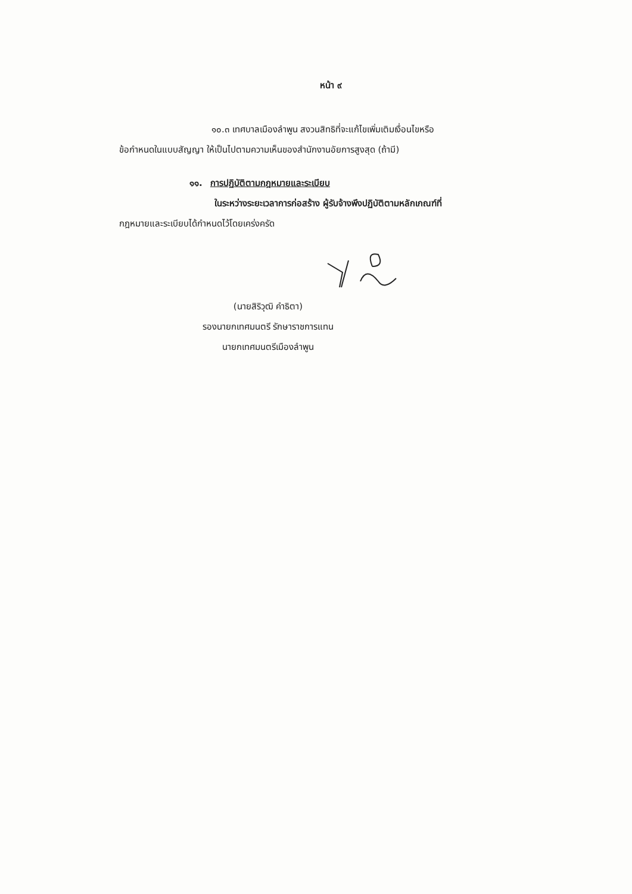หน้า ๙
๑๐.๓ เทศบาลเมืองลำพูน สงวนสิทธิที่จะแก้ไขเพิ่มเติมเงื่อนไขหรือ
ข้อกำหนดในแบบสัญญา ให้เป็นไปตามความเห็นของสำนักงานอัยการสูงสุด (ถ้ามี)
๑๑. การปฏิบัติตามกฎหมายและระเบียบ
ในระหว่างระยะเวลาการก่อสร้าง ผู้รับจ้างพึงปฏิบัติตามหลักเกณฑ์ที่
กฎหมายและระเบียบได้กำหนดไว้โดยเคร่งครัด
(นายสิริวุฒิ คำธิตา)
รองนายกเทศมนตรี รักษาราชการแทน
นายกเทศมนตรีเมืองลำพูน